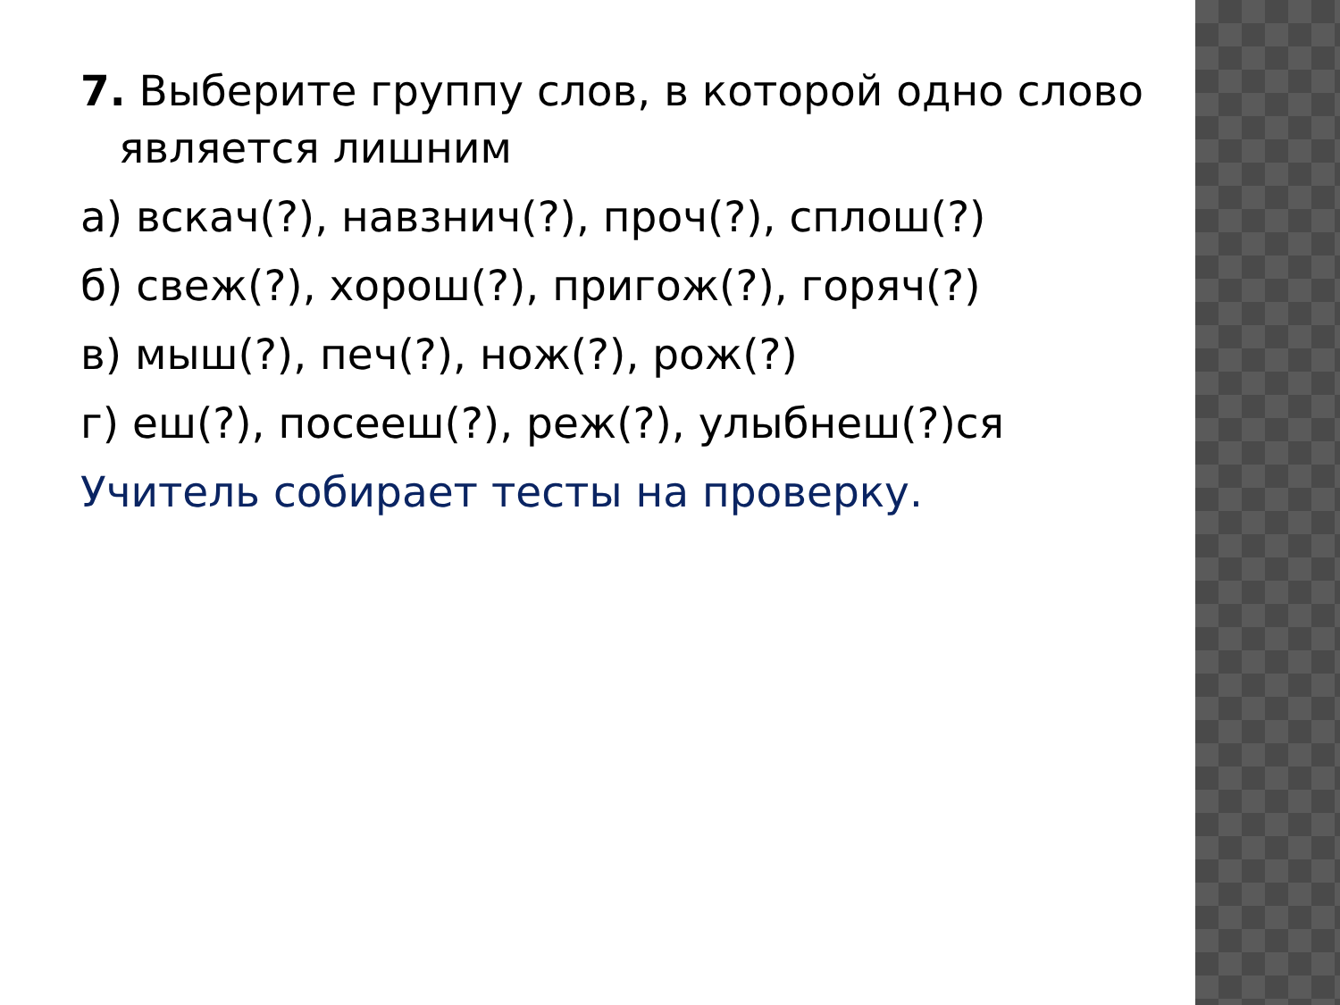7. Выберите группу слов, в которой одно слово является лишним
а) вскач(?), навзнич(?), проч(?), сплош(?)
б) свеж(?), хорош(?), пригож(?), горяч(?)
в) мыш(?), печ(?), нож(?), рож(?)
г) еш(?), посееш(?), реж(?), улыбнеш(?)ся
Учитель собирает тесты на проверку.